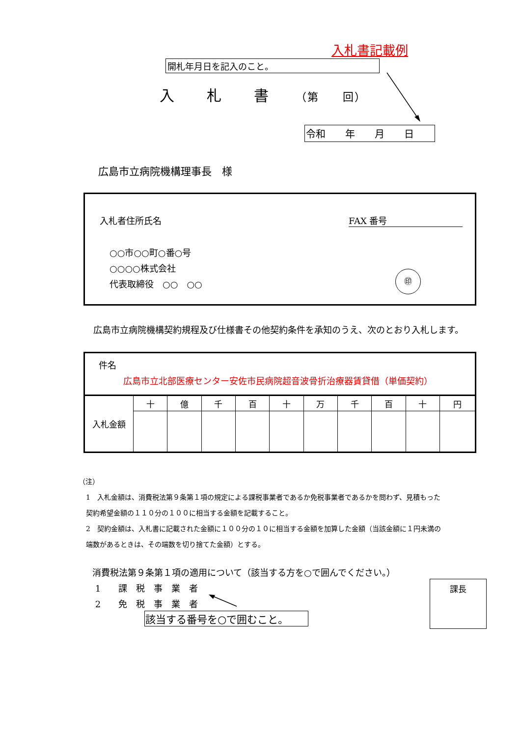入札書記載例
開札年月日を記入のこと。
入　　札　　書　　（第　　回）
令和　　年　　月　　日
広島市立病院機構理事長　様
入札者住所氏名 FAX 番号
○○市○○町○番○号
○○○○株式会社
代表取締役　○○　○○
㊞
　広島市立病院機構契約規程及び仕様書その他契約条件を承知のうえ、次のとおり入札します。
件名
広島市立北部医療センター安佐市民病院超音波骨折治療器賃貸借（単価契約）
| 入札金額 | 十 | 億 | 千 | 百 | 十 | 万 | 千 | 百 | 十 | 円 |
（注）
1　入札金額は、消費税法第９条第１項の規定による課税事業者であるか免税事業者であるかを問わず、見積もった契約希望金額の１１０分の１００に相当する金額を記載すること。
2　契約金額は、入札書に記載された金額に１００分の１０に相当する金額を加算した金額（当該金額に１円未満の端数があるときは、その端数を切り捨てた金額）とする。
消費税法第９条第１項の適用について（該当する方を○で囲んでください。）
1　　課　税　事　業　者
2　　免　税　事　業　者
該当する番号を○で囲むこと。
課長